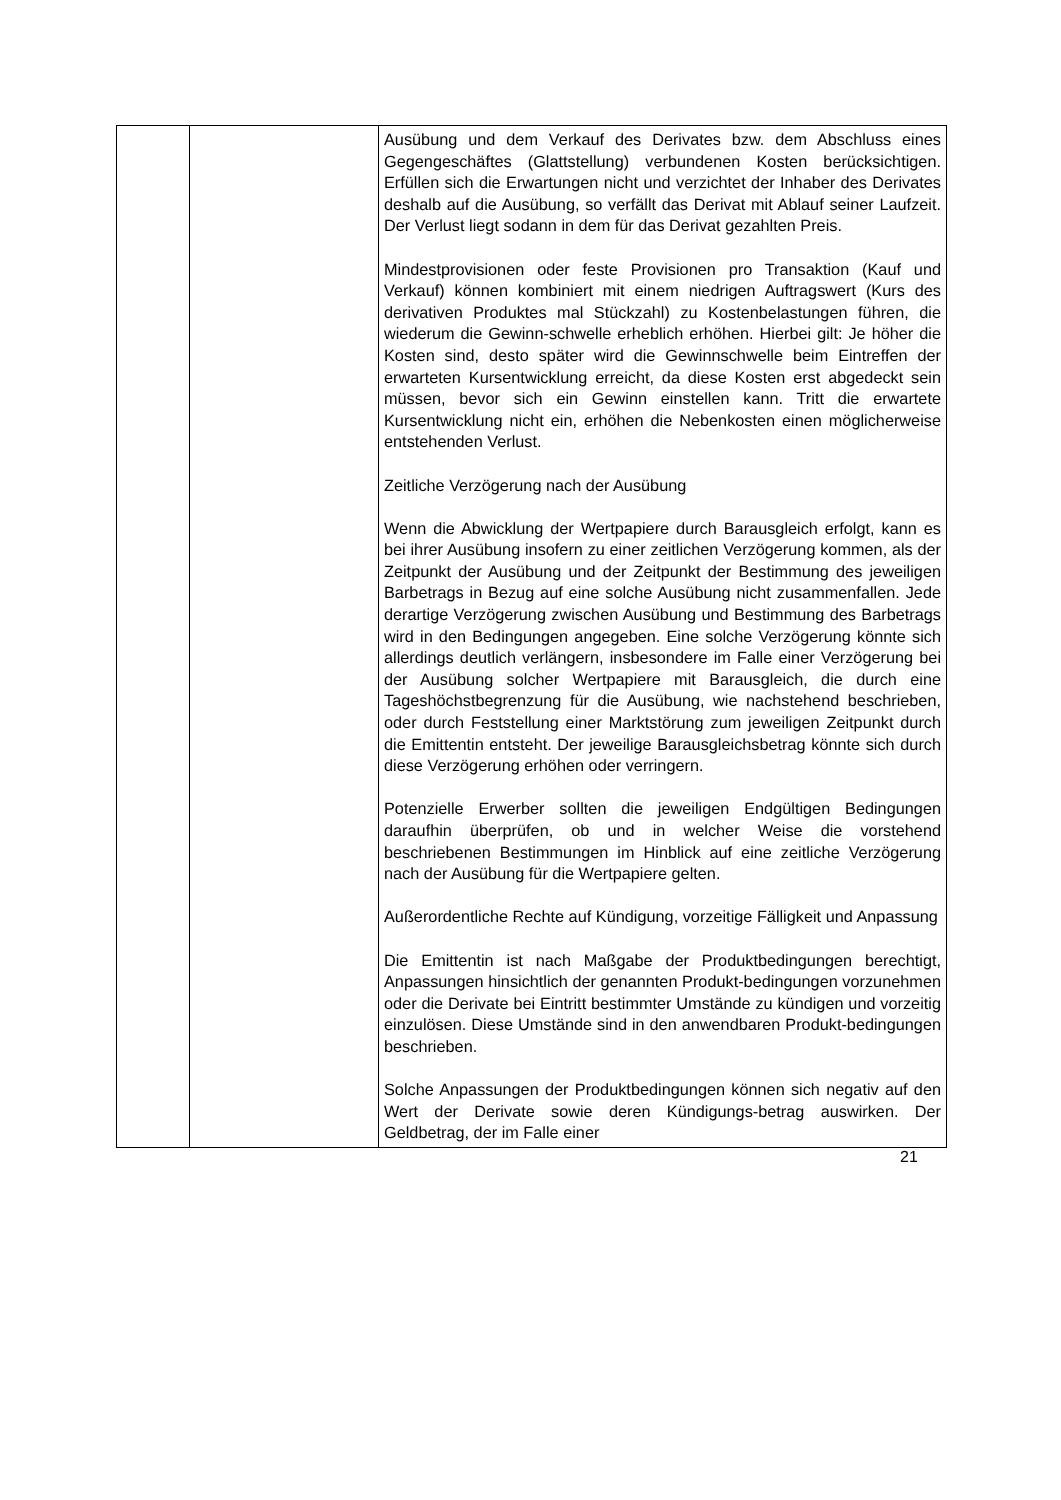| | | Ausübung und dem Verkauf des Derivates bzw. dem Abschluss eines Gegengeschäftes (Glattstellung) verbundenen Kosten berücksichtigen. Erfüllen sich die Erwartungen nicht und verzichtet der Inhaber des Derivates deshalb auf die Ausübung, so verfällt das Derivat mit Ablauf seiner Laufzeit. Der Verlust liegt sodann in dem für das Derivat gezahlten Preis. Mindestprovisionen oder feste Provisionen pro Transaktion (Kauf und Verkauf) können kombiniert mit einem niedrigen Auftragswert (Kurs des derivativen Produktes mal Stückzahl) zu Kostenbelastungen führen, die wiederum die Gewinn-schwelle erheblich erhöhen. Hierbei gilt: Je höher die Kosten sind, desto später wird die Gewinnschwelle beim Eintreffen der erwarteten Kursentwicklung erreicht, da diese Kosten erst abgedeckt sein müssen, bevor sich ein Gewinn einstellen kann. Tritt die erwartete Kursentwicklung nicht ein, erhöhen die Nebenkosten einen möglicherweise entstehenden Verlust. Zeitliche Verzögerung nach der Ausübung Wenn die Abwicklung der Wertpapiere durch Barausgleich erfolgt, kann es bei ihrer Ausübung insofern zu einer zeitlichen Verzögerung kommen, als der Zeitpunkt der Ausübung und der Zeitpunkt der Bestimmung des jeweiligen Barbetrags in Bezug auf eine solche Ausübung nicht zusammenfallen. Jede derartige Verzögerung zwischen Ausübung und Bestimmung des Barbetrags wird in den Bedingungen angegeben. Eine solche Verzögerung könnte sich allerdings deutlich verlängern, insbesondere im Falle einer Verzögerung bei der Ausübung solcher Wertpapiere mit Barausgleich, die durch eine Tageshöchstbegrenzung für die Ausübung, wie nachstehend beschrieben, oder durch Feststellung einer Marktstörung zum jeweiligen Zeitpunkt durch die Emittentin entsteht. Der jeweilige Barausgleichsbetrag könnte sich durch diese Verzögerung erhöhen oder verringern. Potenzielle Erwerber sollten die jeweiligen Endgültigen Bedingungen daraufhin überprüfen, ob und in welcher Weise die vorstehend beschriebenen Bestimmungen im Hinblick auf eine zeitliche Verzögerung nach der Ausübung für die Wertpapiere gelten. Außerordentliche Rechte auf Kündigung, vorzeitige Fälligkeit und Anpassung Die Emittentin ist nach Maßgabe der Produktbedingungen berechtigt, Anpassungen hinsichtlich der genannten Produkt-bedingungen vorzunehmen oder die Derivate bei Eintritt bestimmter Umstände zu kündigen und vorzeitig einzulösen. Diese Umstände sind in den anwendbaren Produkt-bedingungen beschrieben. Solche Anpassungen der Produktbedingungen können sich negativ auf den Wert der Derivate sowie deren Kündigungs-betrag auswirken. Der Geldbetrag, der im Falle einer |
21